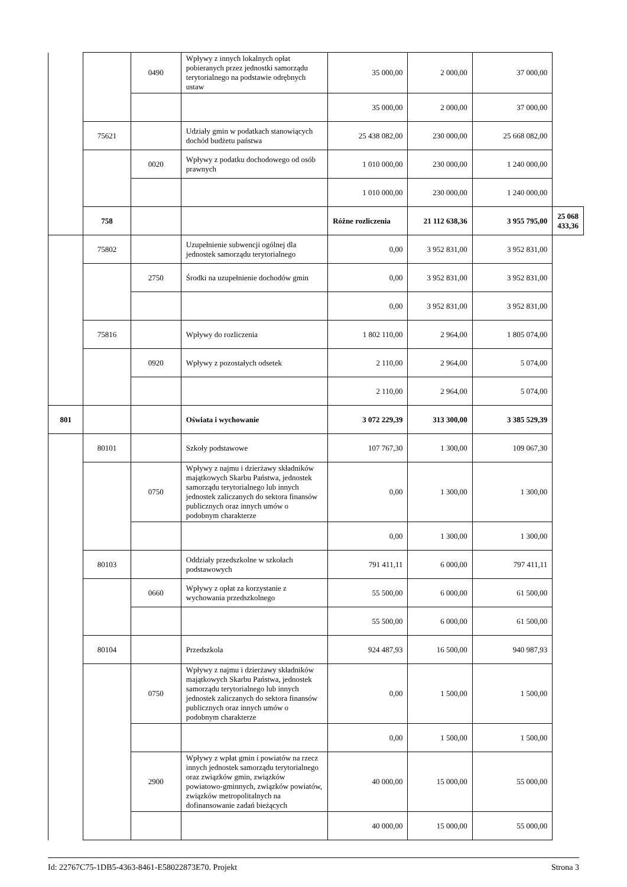| | | 0490 | Wpływy z innych lokalnych opłat pobieranych przez jednostki samorządu terytorialnego na podstawie odrębnych ustaw | 35 000,00 | 2 000,00 | 37 000,00 | |
| | | | | 35 000,00 | 2 000,00 | 37 000,00 | |
| | 75621 | | Udziały gmin w podatkach stanowiących dochód budżetu państwa | 25 438 082,00 | 230 000,00 | 25 668 082,00 | |
| | | 0020 | Wpływy z podatku dochodowego od osób prawnych | 1 010 000,00 | 230 000,00 | 1 240 000,00 | |
| | | | | 1 010 000,00 | 230 000,00 | 1 240 000,00 | |
| | 758 | | | Różne rozliczenia | 21 112 638,36 | 3 955 795,00 | 25 068 433,36 |
| | 75802 | | Uzupełnienie subwencji ogólnej dla jednostek samorządu terytorialnego | 0,00 | 3 952 831,00 | 3 952 831,00 | |
| | | 2750 | Środki na uzupełnienie dochodów gmin | 0,00 | 3 952 831,00 | 3 952 831,00 | |
| | | | | 0,00 | 3 952 831,00 | 3 952 831,00 | |
| | 75816 | | Wpływy do rozliczenia | 1 802 110,00 | 2 964,00 | 1 805 074,00 | |
| | | 0920 | Wpływy z pozostałych odsetek | 2 110,00 | 2 964,00 | 5 074,00 | |
| | | | | 2 110,00 | 2 964,00 | 5 074,00 | |
| 801 | | | Oświata i wychowanie | 3 072 229,39 | 313 300,00 | 3 385 529,39 | |
| | 80101 | | Szkoły podstawowe | 107 767,30 | 1 300,00 | 109 067,30 | |
| | | 0750 | Wpływy z najmu i dzierżawy składników majątkowych Skarbu Państwa, jednostek samorządu terytorialnego lub innych jednostek zaliczanych do sektora finansów publicznych oraz innych umów o podobnym charakterze | 0,00 | 1 300,00 | 1 300,00 | |
| | | | | 0,00 | 1 300,00 | 1 300,00 | |
| | 80103 | | Oddziały przedszkolne w szkołach podstawowych | 791 411,11 | 6 000,00 | 797 411,11 | |
| | | 0660 | Wpływy z opłat za korzystanie z wychowania przedszkolnego | 55 500,00 | 6 000,00 | 61 500,00 | |
| | | | | 55 500,00 | 6 000,00 | 61 500,00 | |
| | 80104 | | Przedszkola | 924 487,93 | 16 500,00 | 940 987,93 | |
| | | 0750 | Wpływy z najmu i dzierżawy składników majątkowych Skarbu Państwa, jednostek samorządu terytorialnego lub innych jednostek zaliczanych do sektora finansów publicznych oraz innych umów o podobnym charakterze | 0,00 | 1 500,00 | 1 500,00 | |
| | | | | 0,00 | 1 500,00 | 1 500,00 | |
| | | 2900 | Wpływy z wpłat gmin i powiatów na rzecz innych jednostek samorządu terytorialnego oraz związków gmin, związków powiatowo-gminnych, związków powiatów, związków metropolitalnych na dofinansowanie zadań bieżących | 40 000,00 | 15 000,00 | 55 000,00 | |
| | | | | 40 000,00 | 15 000,00 | 55 000,00 | |
Id: 22767C75-1DB5-4363-8461-E58022873E70. Projekt Strona 3